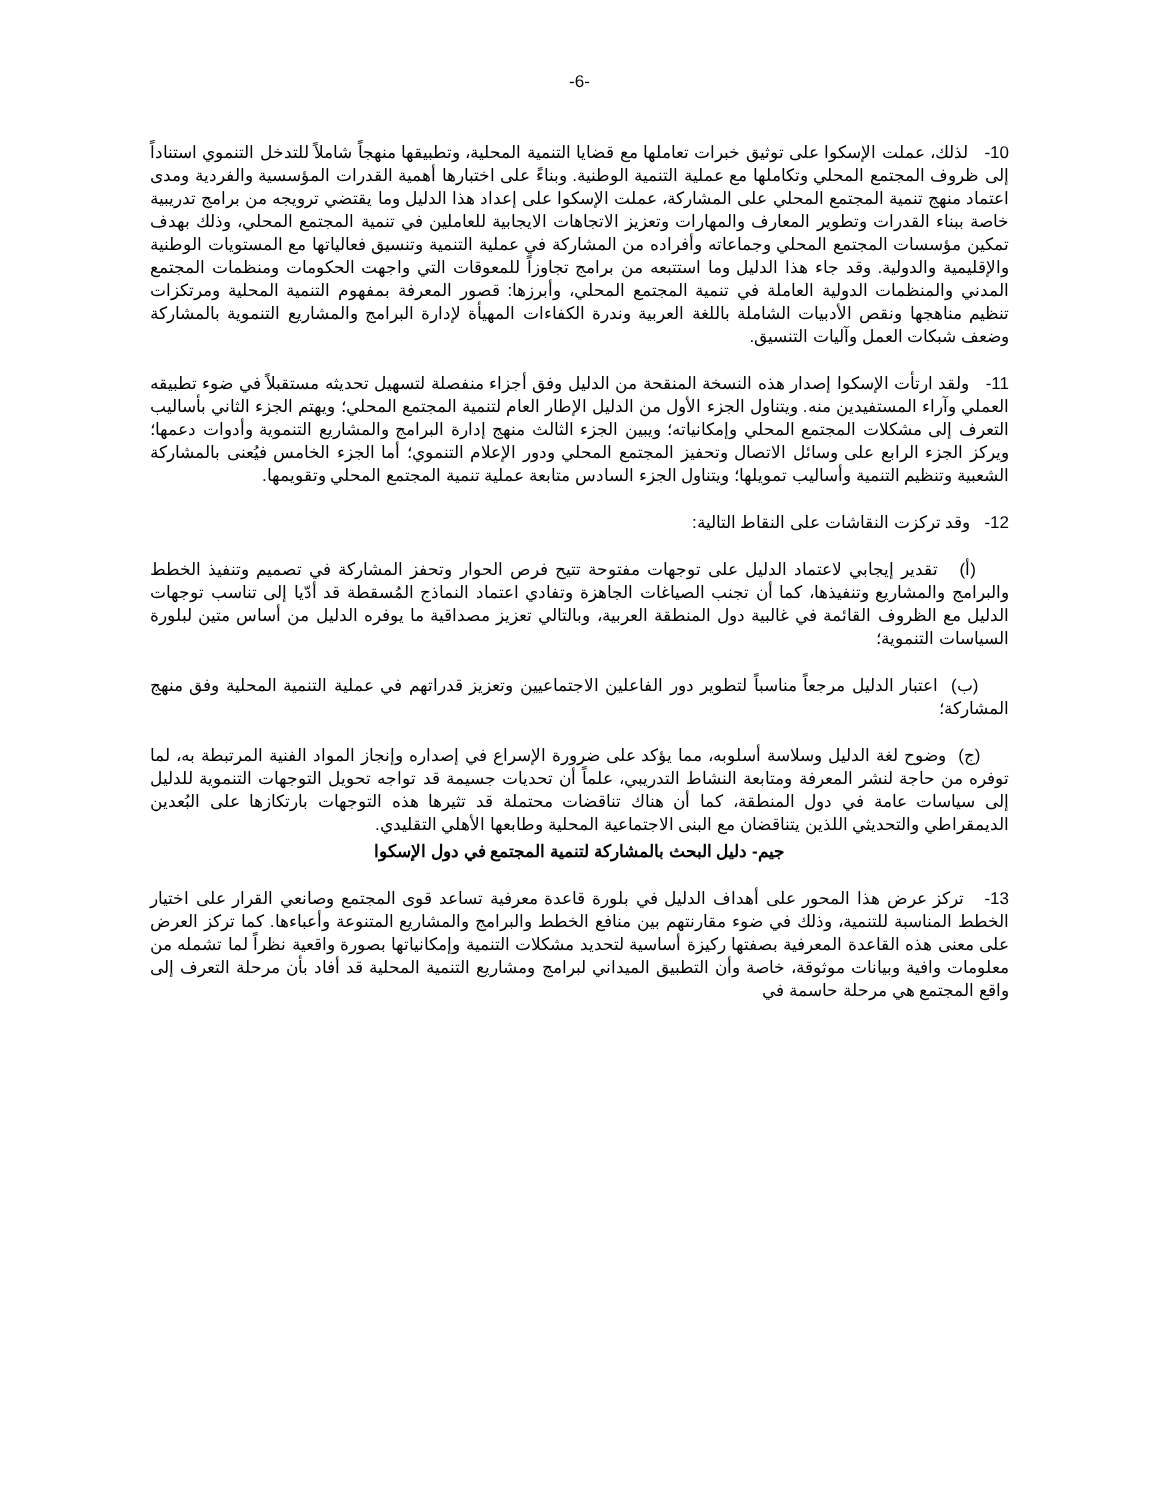-6-
10- لذلك، عملت الإسكوا على توثيق خبرات تعاملها مع قضايا التنمية المحلية، وتطبيقها منهجاً شاملاً للتدخل التنموي استناداً إلى ظروف المجتمع المحلي وتكاملها مع عملية التنمية الوطنية. وبناءً على اختبارها أهمية القدرات المؤسسية والفردية ومدى اعتماد منهج تنمية المجتمع المحلي على المشاركة، عملت الإسكوا على إعداد هذا الدليل وما يقتضي ترويجه من برامج تدريبية خاصة ببناء القدرات وتطوير المعارف والمهارات وتعزيز الاتجاهات الايجابية للعاملين في تنمية المجتمع المحلي، وذلك بهدف تمكين مؤسسات المجتمع المحلي وجماعاته وأفراده من المشاركة في عملية التنمية وتنسيق فعالياتها مع المستويات الوطنية والإقليمية والدولية. وقد جاء هذا الدليل وما استتبعه من برامج تجاوزاً للمعوقات التي واجهت الحكومات ومنظمات المجتمع المدني والمنظمات الدولية العاملة في تنمية المجتمع المحلي، وأبرزها: قصور المعرفة بمفهوم التنمية المحلية ومرتكزات تنظيم مناهجها ونقص الأدبيات الشاملة باللغة العربية وندرة الكفاءات المهيأة لإدارة البرامج والمشاريع التنموية بالمشاركة وضعف شبكات العمل وآليات التنسيق.
11- ولقد ارتأت الإسكوا إصدار هذه النسخة المنقحة من الدليل وفق أجزاء منفصلة لتسهيل تحديثه مستقبلاً في ضوء تطبيقه العملي وآراء المستفيدين منه. ويتناول الجزء الأول من الدليل الإطار العام لتنمية المجتمع المحلي؛ ويهتم الجزء الثاني بأساليب التعرف إلى مشكلات المجتمع المحلي وإمكانياته؛ ويبين الجزء الثالث منهج إدارة البرامج والمشاريع التنموية وأدوات دعمها؛ ويركز الجزء الرابع على وسائل الاتصال وتحفيز المجتمع المحلي ودور الإعلام التنموي؛ أما الجزء الخامس فيُعنى بالمشاركة الشعبية وتنظيم التنمية وأساليب تمويلها؛ ويتناول الجزء السادس متابعة عملية تنمية المجتمع المحلي وتقويمها.
12- وقد تركزت النقاشات على النقاط التالية:
(أ) تقدير إيجابي لاعتماد الدليل على توجهات مفتوحة تتيح فرص الحوار وتحفز المشاركة في تصميم وتنفيذ الخطط والبرامج والمشاريع وتنفيذها، كما أن تجنب الصياغات الجاهزة وتفادي اعتماد النماذج المُسقطة قد أدّيا إلى تناسب توجهات الدليل مع الظروف القائمة في غالبية دول المنطقة العربية، وبالتالي تعزيز مصداقية ما يوفره الدليل من أساس متين لبلورة السياسات التنموية؛
(ب) اعتبار الدليل مرجعاً مناسباً لتطوير دور الفاعلين الاجتماعيين وتعزيز قدراتهم في عملية التنمية المحلية وفق منهج المشاركة؛
(ج) وضوح لغة الدليل وسلاسة أسلوبه، مما يؤكد على ضرورة الإسراع في إصداره وإنجاز المواد الفنية المرتبطة به، لما توفره من حاجة لنشر المعرفة ومتابعة النشاط التدريبي، علماً أن تحديات جسيمة قد تواجه تحويل التوجهات التنموية للدليل إلى سياسات عامة في دول المنطقة، كما أن هناك تناقضات محتملة قد تثيرها هذه التوجهات بارتكازها على البُعدين الديمقراطي والتحديثي اللذين يتناقضان مع البنى الاجتماعية المحلية وطابعها الأهلي التقليدي.
جيم- دليل البحث بالمشاركة لتنمية المجتمع في دول الإسكوا
13- تركز عرض هذا المحور على أهداف الدليل في بلورة قاعدة معرفية تساعد قوى المجتمع وصانعي القرار على اختيار الخطط المناسبة للتنمية، وذلك في ضوء مقارنتهم بين منافع الخطط والبرامج والمشاريع المتنوعة وأعباءها. كما تركز العرض على معنى هذه القاعدة المعرفية بصفتها ركيزة أساسية لتحديد مشكلات التنمية وإمكانياتها بصورة واقعية نظراً لما تشمله من معلومات وافية وبيانات موثوقة، خاصة وأن التطبيق الميداني لبرامج ومشاريع التنمية المحلية قد أفاد بأن مرحلة التعرف إلى واقع المجتمع هي مرحلة حاسمة في